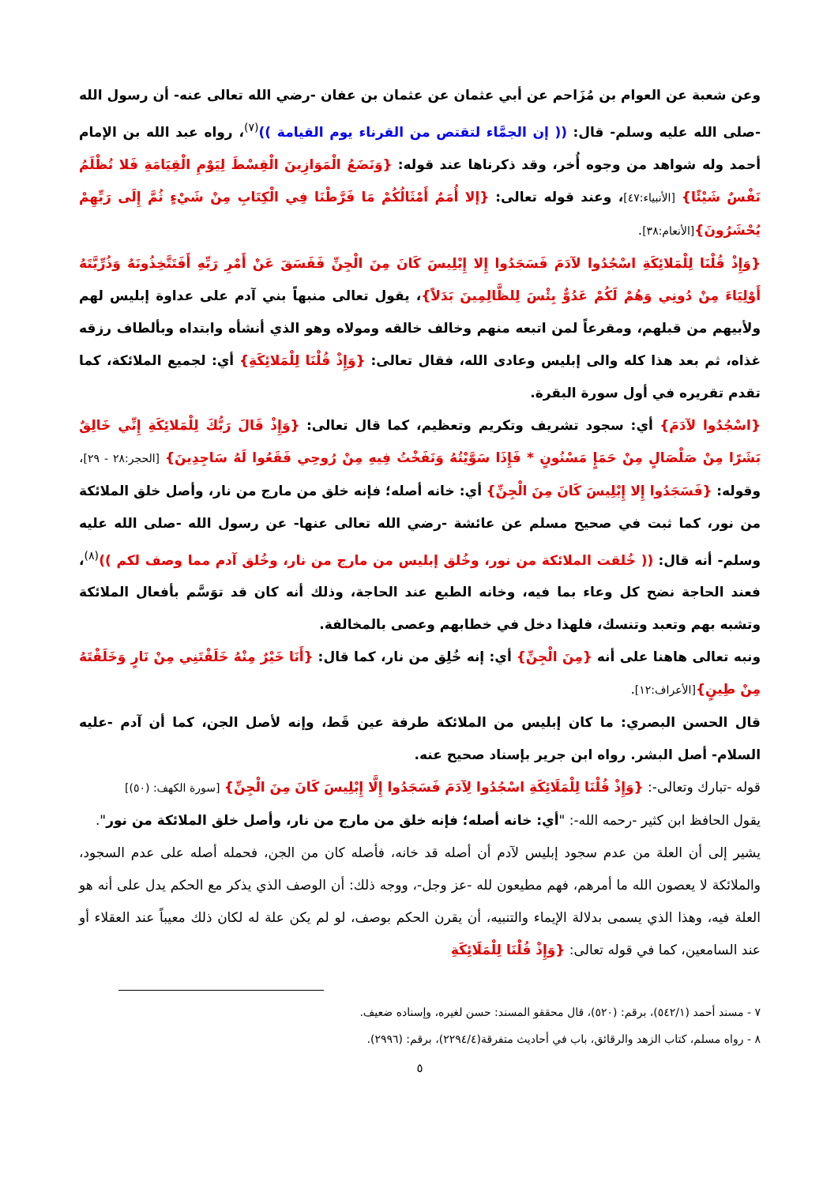وعن شعبة عن العوام بن مُزَاحم عن أبي عثمان عن عثمان بن عفان -رضي الله تعالى عنه- أن رسول الله -صلى الله عليه وسلم- قال: (( إن الجمَّاء لتقتص من القرناء يوم القيامة ))<sup>(٧)</sup>، رواه عبد الله بن الإمام أحمد وله شواهد من وجوه أُخر، وقد ذكرناها عند قوله: {وَنَضَعُ الْمَوَازِينَ الْقِسْطَ لِيَوْمِ الْقِيَامَةِ فَلا تُظْلَمُ نَفْسٌ شَيْئًا} [الأنبياء:٤٧]، وعند قوله تعالى: {إلا أُمَمٌ أَمْثَالُكُمْ مَا فَرَّطْنَا فِي الْكِتَابِ مِنْ شَيْءٍ ثُمَّ إِلَى رَبِّهِمْ يُحْشَرُونَ}[الأنعام:٣٨].
{وَإِذْ قُلْنَا لِلْمَلائِكَةِ اسْجُدُوا لآدَمَ فَسَجَدُوا إِلا إِبْلِيسَ كَانَ مِنَ الْجِنِّ فَفَسَقَ عَنْ أَمْرِ رَبِّهِ أَفَتَتَّخِذُونَهُ وَذُرِّيَّتَهُ أَوْلِيَاءَ مِنْ دُونِي وَهُمْ لَكُمْ عَدُوٌّ بِئْسَ لِلظَّالِمِينَ بَدَلاً}، يقول تعالى منبهاً بني آدم على عداوة إبليس لهم ولأبيهم من قبلهم، ومقرعاً لمن اتبعه منهم وخالف خالقه ومولاه وهو الذي أنشأه وابتداه وبألطاف رزقه غذاه، ثم بعد هذا كله والى إبليس وعادى الله، فقال تعالى: {وَإِذْ قُلْنَا لِلْمَلائِكَةِ} أي: لجميع الملائكة، كما تقدم تقريره في أول سورة البقرة.
{اسْجُدُوا لآدَمَ} أي: سجود تشريف وتكريم وتعظيم، كما قال تعالى: {وَإِذْ قَالَ رَبُّكَ لِلْمَلائِكَةِ إِنِّي خَالِقٌ بَشَرًا مِنْ صَلْصَالٍ مِنْ حَمَإٍ مَسْنُونٍ * فَإِذَا سَوَّيْتُهُ وَنَفَخْتُ فِيهِ مِنْ رُوحِي فَقَعُوا لَهُ سَاجِدِينَ} [الحجر:٢٨ - ٢٩]، وقوله: {فَسَجَدُوا إِلا إِبْلِيسَ كَانَ مِنَ الْجِنِّ} أي: خانه أصله؛ فإنه خلق من مارج من نار، وأصل خلق الملائكة من نور، كما ثبت في صحيح مسلم عن عائشة -رضي الله تعالى عنها- عن رسول الله -صلى الله عليه وسلم- أنه قال: (( خُلقت الملائكة من نور، وخُلق إبليس من مارج من نار، وخُلق آدم مما وصف لكم ))<sup>(٨)</sup>، فعند الحاجة نضح كل وعاء بما فيه، وخانه الطبع عند الحاجة، وذلك أنه كان قد توَسَّم بأفعال الملائكة وتشبه بهم وتعبد وتنسك، فلهذا دخل في خطابهم وعصى بالمخالفة.
ونبه تعالى هاهنا على أنه {مِنَ الْجِنِّ} أي: إنه خُلِق من نار، كما قال: {أَنَا خَيْرٌ مِنْهُ خَلَقْتَنِي مِنْ نَارٍ وَخَلَقْتَهُ مِنْ طِينٍ}[الأعراف:١٢].
قال الحسن البصري: ما كان إبليس من الملائكة طرفة عين قَط، وإنه لأصل الجن، كما أن آدم -عليه السلام- أصل البشر. رواه ابن جرير بإسناد صحيح عنه.
قوله -تبارك وتعالى-: {وَإِذْ قُلْنَا لِلْمَلَائِكَةِ اسْجُدُوا لِآدَمَ فَسَجَدُوا إِلَّا إِبْلِيسَ كَانَ مِنَ الْجِنِّ} [سورة الكهف: (٥٠)]
يقول الحافظ ابن كثير -رحمه الله-: "أي: خانه أصله؛ فإنه خلق من مارج من نار، وأصل خلق الملائكة من نور".
يشير إلى أن العلة من عدم سجود إبليس لآدم أن أصله قد خانه، فأصله كان من الجن، فحمله أصله على عدم السجود، والملائكة لا يعصون الله ما أمرهم، فهم مطيعون لله -عز وجل-، ووجه ذلك: أن الوصف الذي يذكر مع الحكم يدل على أنه هو العلة فيه، وهذا الذي يسمى بدلالة الإيماء والتنبيه، أن يقرن الحكم بوصف، لو لم يكن علة له لكان ذلك معيباً عند العقلاء أو عند السامعين، كما في قوله تعالى: {وَإِذْ قُلْنَا لِلْمَلَائِكَةِ
٧ - مسند أحمد (٥٤٢/١)، برقم: (٥٢٠)، قال محققو المسند: حسن لغيره، وإسناده ضعيف.
٨ - رواه مسلم، كتاب الزهد والرقائق، باب في أحاديث متفرقة(٢٢٩٤/٤)، برقم: (٢٩٩٦).
٥